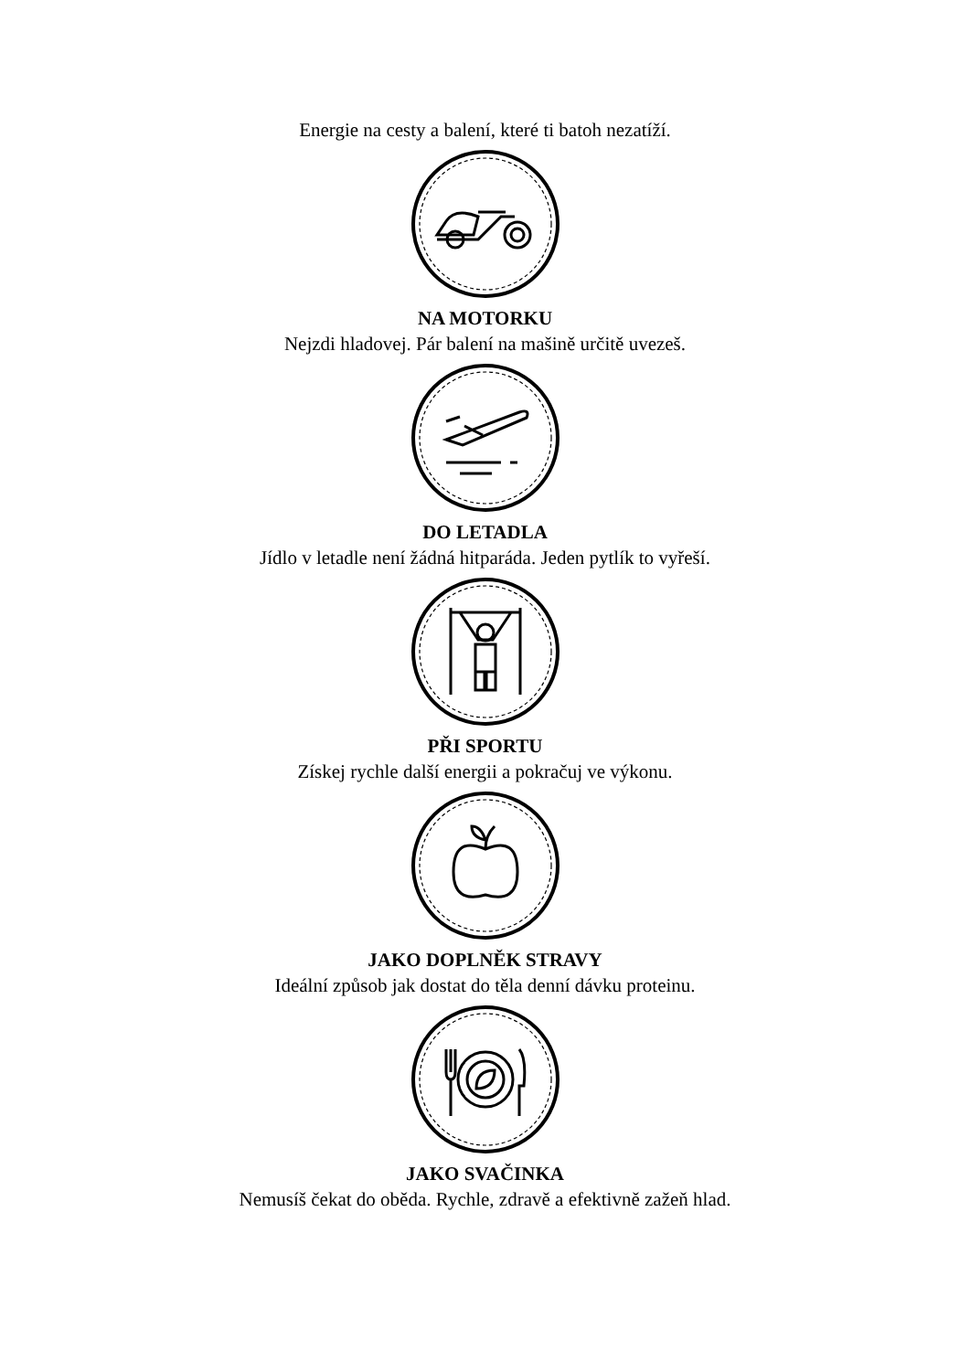Energie na cesty a balení, které ti batoh nezatíží.
NA MOTORKU
Nejzdi hladovej. Pár balení na mašině určitě uvezeš.
DO LETADLA
Jídlo v letadle není žádná hitparáda. Jeden pytlík to vyřeší.
PŘI SPORTU
Získej rychle další energii a pokračuj ve výkonu.
JAKO DOPLNĚK STRAVY
Ideální způsob jak dostat do těla denní dávku proteinu.
JAKO SVAČINKA
Nemusíš čekat do oběda. Rychle, zdravě a efektivně zažeň hlad.